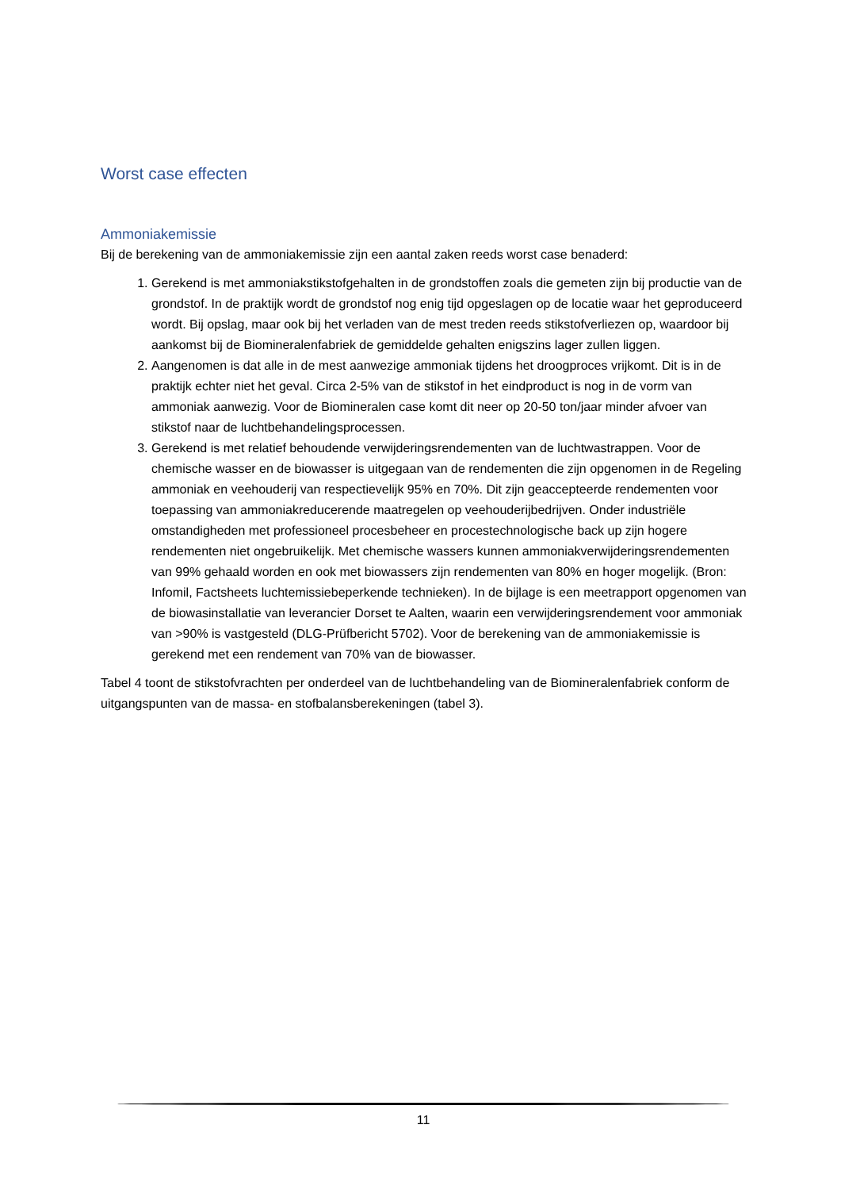Worst case effecten
Ammoniakemissie
Bij de berekening van de ammoniakemissie zijn een aantal zaken reeds worst case benaderd:
1. Gerekend is met ammoniakstikstofgehalten in de grondstoffen zoals die gemeten zijn bij productie van de grondstof. In de praktijk wordt de grondstof nog enig tijd opgeslagen op de locatie waar het geproduceerd wordt. Bij opslag, maar ook bij het verladen van de mest treden reeds stikstofverliezen op, waardoor bij aankomst bij de Biomineralenfabriek de gemiddelde gehalten enigszins lager zullen liggen.
2. Aangenomen is dat alle in de mest aanwezige ammoniak tijdens het droogproces vrijkomt. Dit is in de praktijk echter niet het geval. Circa 2-5% van de stikstof in het eindproduct is nog in de vorm van ammoniak aanwezig. Voor de Biomineralen case komt dit neer op 20-50 ton/jaar minder afvoer van stikstof naar de luchtbehandelingsprocessen.
3. Gerekend is met relatief behoudende verwijderingsrendementen van de luchtwastrappen. Voor de chemische wasser en de biowasser is uitgegaan van de rendementen die zijn opgenomen in de Regeling ammoniak en veehouderij van respectievelijk 95% en 70%. Dit zijn geaccepteerde rendementen voor toepassing van ammoniakreducerende maatregelen op veehouderijbedrijven. Onder industriële omstandigheden met professioneel procesbeheer en procestechnologische back up zijn hogere rendementen niet ongebruikelijk. Met chemische wassers kunnen ammoniakverwijderingsrendementen van 99% gehaald worden en ook met biowassers zijn rendementen van 80% en hoger mogelijk. (Bron: Infomil, Factsheets luchtemissiebeperkende technieken). In de bijlage is een meetrapport opgenomen van de biowasinstallatie van leverancier Dorset te Aalten, waarin een verwijderingsrendement voor ammoniak van >90% is vastgesteld (DLG-Prüfbericht 5702). Voor de berekening van de ammoniakemissie is gerekend met een rendement van 70% van de biowasser.
Tabel 4 toont de stikstofvrachten per onderdeel van de luchtbehandeling van de Biomineralenfabriek conform de uitgangspunten van de massa- en stofbalansberekeningen (tabel 3).
11